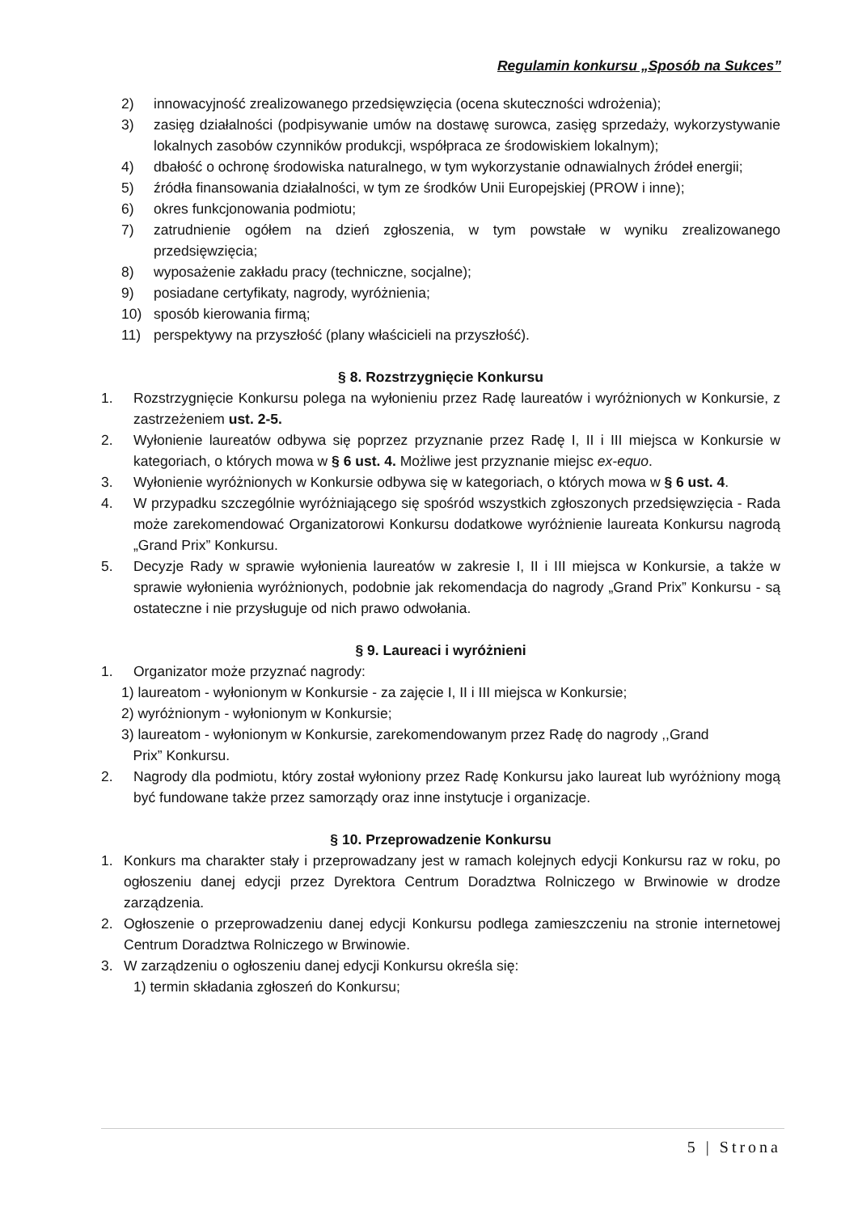Regulamin konkursu „Sposób na Sukces”
2) innowacyjność zrealizowanego przedsięwzięcia (ocena skuteczności wdrożenia);
3) zasięg działalności (podpisywanie umów na dostawę surowca, zasięg sprzedaży, wykorzystywanie lokalnych zasobów czynników produkcji, współpraca ze środowiskiem lokalnym);
4) dbałość o ochronę środowiska naturalnego, w tym wykorzystanie odnawialnych źródeł energii;
5) źródła finansowania działalności, w tym ze środków Unii Europejskiej (PROW i inne);
6) okres funkcjonowania podmiotu;
7) zatrudnienie ogółem na dzień zgłoszenia, w tym powstałe w wyniku zrealizowanego przedsięwzięcia;
8) wyposażenie zakładu pracy (techniczne, socjalne);
9) posiadane certyfikaty, nagrody, wyróżnienia;
10) sposób kierowania firmą;
11) perspektywy na przyszłość (plany właścicieli na przyszłość).
§ 8. Rozstrzygnięcie Konkursu
1. Rozstrzygnięcie Konkursu polega na wyłonieniu przez Radę laureatów i wyróżnionych w Konkursie, z zastrzeżeniem ust. 2-5.
2. Wyłonienie laureatów odbywa się poprzez przyznanie przez Radę I, II i III miejsca w Konkursie w kategoriach, o których mowa w § 6 ust. 4. Możliwe jest przyznanie miejsc ex-equo.
3. Wyłonienie wyróżnionych w Konkursie odbywa się w kategoriach, o których mowa w § 6 ust. 4.
4. W przypadku szczególnie wyróżniającego się spośród wszystkich zgłoszonych przedsięwzięcia - Rada może zarekomendować Organizatorowi Konkursu dodatkowe wyróżnienie laureata Konkursu nagrodą „Grand Prix” Konkursu.
5. Decyzje Rady w sprawie wyłonienia laureatów w zakresie I, II i III miejsca w Konkursie, a także w sprawie wyłonienia wyróżnionych, podobnie jak rekomendacja do nagrody „Grand Prix” Konkursu - są ostateczne i nie przysługuje od nich prawo odwołania.
§ 9. Laureaci i wyróżnieni
1. Organizator może przyznać nagrody:
1) laureatom - wyłonionym w Konkursie - za zajęcie I, II i III miejsca w Konkursie;
2) wyróżnionym - wyłonionym w Konkursie;
3) laureatom - wyłonionym w Konkursie, zarekomendowanym przez Radę do nagrody ,,Grand
Prix” Konkursu.
2. Nagrody dla podmiotu, który został wyłoniony przez Radę Konkursu jako laureat lub wyróżniony mogą być fundowane także przez samorządy oraz inne instytucje i organizacje.
§ 10. Przeprowadzenie Konkursu
1. Konkurs ma charakter stały i przeprowadzany jest w ramach kolejnych edycji Konkursu raz w roku, po ogłoszeniu danej edycji przez Dyrektora Centrum Doradztwa Rolniczego w Brwinowie w drodze zarządzenia.
2. Ogłoszenie o przeprowadzeniu danej edycji Konkursu podlega zamieszczeniu na stronie internetowej Centrum Doradztwa Rolniczego w Brwinowie.
3. W zarządzeniu o ogłoszeniu danej edycji Konkursu określa się:
1) termin składania zgłoszeń do Konkursu;
5 | Strona